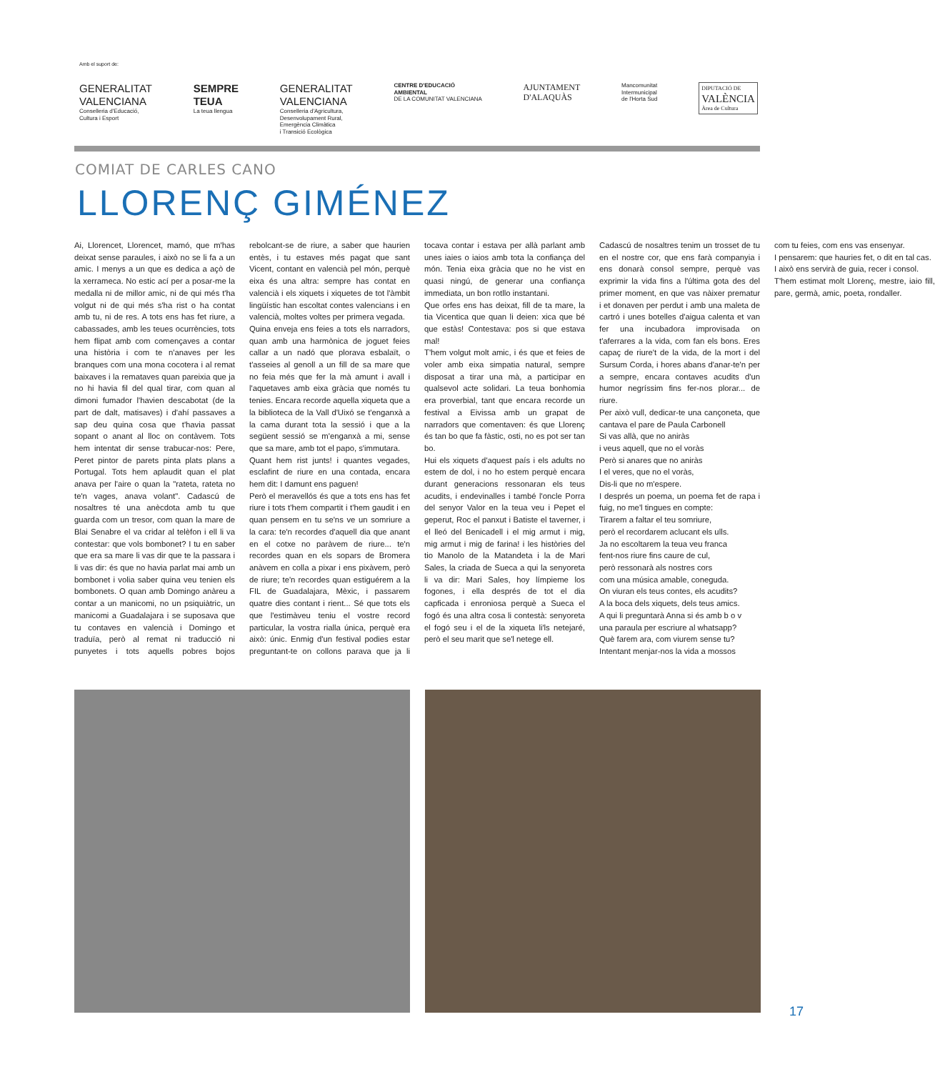Amb el suport de:
GENERALITAT
VALENCIANA
Conselleria d'Educació,
Cultura i Esport
SEMPRE
TEUA
La teua llengua
GENERALITAT
VALENCIANA
Conselleria d'Agricultura,
Desenvolupament Rural,
Emergència Climàtica
i Transició Ecològica
CENTRE D'EDUCACIÓ
AMBIENTAL
DE LA COMUNITAT VALENCIANA
AJUNTAMENT
D'ALAQUÀS
Mancomunitat
Intermunicipal
de l'Horta Sud
DIPUTACIÓ DE
VALÈNCIA
Àrea de Cultura
COMIAT DE CARLES CANO
LLORENÇ GIMÉNEZ
Ai, Llorencet, Llorencet, mamó, que m'has deixat sense paraules, i això no se li fa a un amic. I menys a un que es dedica a açò de la xerrameca. No estic ací per a posar-me la medalla ni de millor amic, ni de qui més t'ha volgut ni de qui més s'ha rist o ha contat amb tu, ni de res. A tots ens has fet riure, a cabassades, amb les teues ocurrències, tots hem flipat amb com començaves a contar una història i com te n'anaves per les branques com una mona cocotera i al remat baixaves i la remataves quan pareixia que ja no hi havia fil del qual tirar, com quan al dimoni fumador l'havien descabotat (de la part de dalt, matisaves) i d'ahí passaves a sap deu quina cosa que t'havia passat sopant o anant al lloc on contàvem. Tots hem intentat dir sense trabucar-nos: Pere, Peret pintor de parets pinta plats plans a Portugal. Tots hem aplaudit quan el plat anava per l'aire o quan la "rateta, rateta no te'n vages, anava volant". Cadascú de nosaltres té una anècdota amb tu que guarda com un tresor, com quan la mare de Blai Senabre el va cridar al telèfon i ell li va contestar: que vols bombonet? I tu en saber que era sa mare li vas dir que te la passara i li vas dir: és que no havia parlat mai amb un bombonet i volia saber quina veu tenien els bombonets. O quan amb Domingo anàreu a contar a un manicomi, no un psiquiàtric, un manicomi a Guadalajara i se suposava que tu contaves en valencià i Domingo et traduïa, però al remat ni traducció ni punyetes i tots aquells pobres bojos rebolcant-se de riure, a saber que haurien entès, i tu estaves més pagat que sant Vicent, contant en valencià pel món, perquè eixa és una altra: sempre has contat en valencià i els xiquets i xiquetes de tot l'àmbit lingüístic han escoltat contes valencians i en valencià, moltes voltes per primera vegada.
Quina enveja ens feies a tots els narradors, quan amb una harmònica de joguet feies callar a un nadó que plorava esbalaït, o t'asseies al genoll a un fill de sa mare que no feia més que fer la mà amunt i avall i l'aquetaves amb eixa gràcia que només tu tenies. Encara recorde aquella xiqueta que a la biblioteca de la Vall d'Uixó se t'enganxà a la cama durant tota la sessió i que a la següent sessió se m'enganxà a mi, sense que sa mare, amb tot el papo, s'immutara.
Quant hem rist junts! i quantes vegades, esclafint de riure en una contada, encara hem dit: I damunt ens paguen!
Però el meravellós és que a tots ens has fet riure i tots t'hem compartit i t'hem gaudit i en quan pensem en tu se'ns ve un somriure a la cara: te'n recordes d'aquell dia que anant en el cotxe no paràvem de riure... te'n recordes quan en els sopars de Bromera anàvem en colla a pixar i ens pixàvem, però de riure; te'n recordes quan estiguérem a la FIL de Guadalajara, Mèxic, i passarem quatre dies contant i rient... Sé que tots els que l'estimàveu teniu el vostre record particular, la vostra rialla única, perquè era això: únic. Enmig d'un festival podies estar preguntant-te on collons parava que ja li tocava contar i estava per allà parlant amb unes iaies o iaios amb tota la confiança del món. Tenia eixa gràcia que no he vist en quasi ningú, de generar una confiança immediata, un bon rotllo instantani.
Que orfes ens has deixat, fill de ta mare, la tia Vicentica que quan li deien: xica que bé que estàs! Contestava: pos si que estava mal!
T'hem volgut molt amic, i és que et feies de voler amb eixa simpatia natural, sempre disposat a tirar una mà, a participar en qualsevol acte solidari. La teua bonhomia era proverbial, tant que encara recorde un festival a Eivissa amb un grapat de narradors que comentaven: és que Llorenç és tan bo que fa fàstic, osti, no es pot ser tan bo.
Hui els xiquets d'aquest país i els adults no estem de dol, i no ho estem perquè encara durant generacions ressonaran els teus acudits, i endevinalles i també l'oncle Porra del senyor Valor en la teua veu i Pepet el geperut, Roc el panxut i Batiste el taverner, i el lleó del Benicadell i el mig armut i mig, mig armut i mig de farina! i les històries del tio Manolo de la Matandeta i la de Mari Sales, la criada de Sueca a qui la senyoreta li va dir: Mari Sales, hoy límpieme los fogones, i ella després de tot el dia capficada i enroniosa perquè a Sueca el fogó és una altra cosa li contestà: senyoreta el fogó seu i el de la xiqueta li'ls netejaré, però el seu marit que se'l netege ell.
Cadascú de nosaltres tenim un trosset de tu en el nostre cor, que ens farà companyia i ens donarà consol sempre, perquè vas exprimir la vida fins a l'última gota des del primer moment, en que vas nàixer prematur i et donaven per perdut i amb una maleta de cartró i unes botelles d'aigua calenta et van fer una incubadora improvisada on t'aferrares a la vida, com fan els bons. Eres capaç de riure't de la vida, de la mort i del Sursum Corda, i hores abans d'anar-te'n per a sempre, encara contaves acudits d'un humor negríssim fins fer-nos plorar... de riure.
Per això vull, dedicar-te una cançoneta, que cantava el pare de Paula Carbonell
Si vas allà, que no aniràs
i veus aquell, que no el voràs
Però si anares que no aniràs
I el veres, que no el voràs,
Dis-li que no m'espere.
I després un poema, un poema fet de rapa i fuig, no me'l tingues en compte:
Tirarem a faltar el teu somriure,
però el recordarem aclucant els ulls.
Ja no escoltarem la teua veu franca
fent-nos riure fins caure de cul,
però ressonarà als nostres cors
com una música amable, coneguda.
On viuran els teus contes, els acudits?
A la boca dels xiquets, dels teus amics.
A qui li preguntarà Anna si és amb b o v
una paraula per escriure al whatsapp?
Què farem ara, com viurem sense tu?
Intentant menjar-nos la vida a mossos
com tu feies, com ens vas ensenyar.
I pensarem: que hauries fet, o dit en tal cas.
I això ens servirà de guia, recer i consol.
T'hem estimat molt Llorenç, mestre, iaio fill, pare, germà, amic, poeta, rondaller.
17